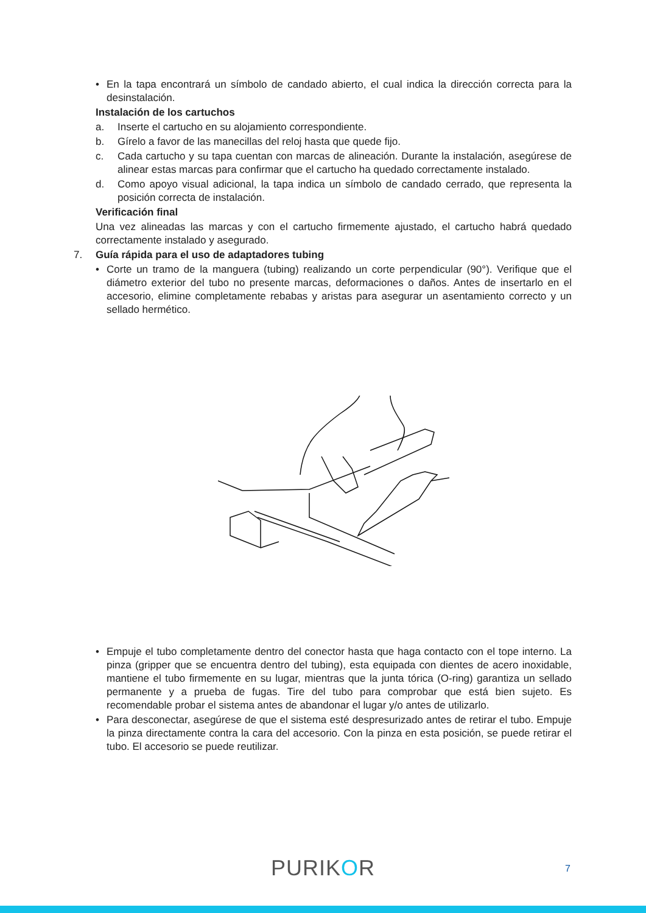• En la tapa encontrará un símbolo de candado abierto, el cual indica la dirección correcta para la desinstalación.
Instalación de los cartuchos
a. Inserte el cartucho en su alojamiento correspondiente.
b. Gírelo a favor de las manecillas del reloj hasta que quede fijo.
c. Cada cartucho y su tapa cuentan con marcas de alineación. Durante la instalación, asegúrese de alinear estas marcas para confirmar que el cartucho ha quedado correctamente instalado.
d. Como apoyo visual adicional, la tapa indica un símbolo de candado cerrado, que representa la posición correcta de instalación.
Verificación final
Una vez alineadas las marcas y con el cartucho firmemente ajustado, el cartucho habrá quedado correctamente instalado y asegurado.
7. Guía rápida para el uso de adaptadores tubing
• Corte un tramo de la manguera (tubing) realizando un corte perpendicular (90°). Verifique que el diámetro exterior del tubo no presente marcas, deformaciones o daños. Antes de insertarlo en el accesorio, elimine completamente rebabas y aristas para asegurar un asentamiento correcto y un sellado hermético.
• Empuje el tubo completamente dentro del conector hasta que haga contacto con el tope interno. La pinza (gripper que se encuentra dentro del tubing), esta equipada con dientes de acero inoxidable, mantiene el tubo firmemente en su lugar, mientras que la junta tórica (O-ring) garantiza un sellado permanente y a prueba de fugas. Tire del tubo para comprobar que está bien sujeto. Es recomendable probar el sistema antes de abandonar el lugar y/o antes de utilizarlo.
• Para desconectar, asegúrese de que el sistema esté despresurizado antes de retirar el tubo. Empuje la pinza directamente contra la cara del accesorio. Con la pinza en esta posición, se puede retirar el tubo. El accesorio se puede reutilizar.
PURIKOR 7